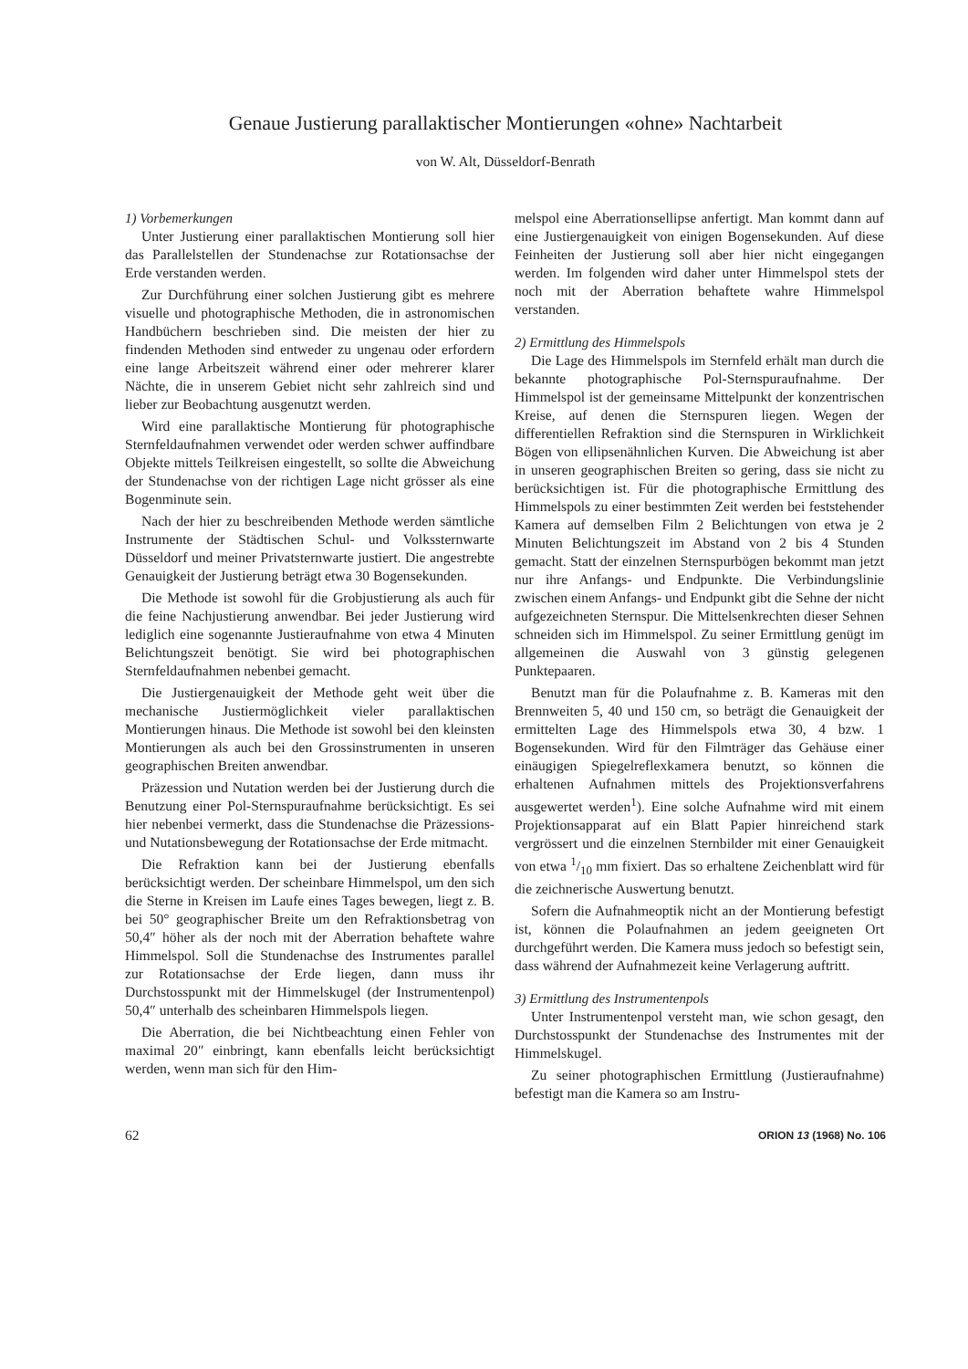Genaue Justierung parallaktischer Montierungen «ohne» Nachtarbeit
von W. Alt, Düsseldorf-Benrath
1) Vorbemerkungen
Unter Justierung einer parallaktischen Montierung soll hier das Parallelstellen der Stundenachse zur Rotationsachse der Erde verstanden werden.
Zur Durchführung einer solchen Justierung gibt es mehrere visuelle und photographische Methoden, die in astronomischen Handbüchern beschrieben sind. Die meisten der hier zu findenden Methoden sind entweder zu ungenau oder erfordern eine lange Arbeitszeit während einer oder mehrerer klarer Nächte, die in unserem Gebiet nicht sehr zahlreich sind und lieber zur Beobachtung ausgenutzt werden.
Wird eine parallaktische Montierung für photographische Sternfeldaufnahmen verwendet oder werden schwer auffindbare Objekte mittels Teilkreisen eingestellt, so sollte die Abweichung der Stundenachse von der richtigen Lage nicht grösser als eine Bogenminute sein.
Nach der hier zu beschreibenden Methode werden sämtliche Instrumente der Städtischen Schul- und Volkssternwarte Düsseldorf und meiner Privatsternwarte justiert. Die angestrebte Genauigkeit der Justierung beträgt etwa 30 Bogensekunden.
Die Methode ist sowohl für die Grobjustierung als auch für die feine Nachjustierung anwendbar. Bei jeder Justierung wird lediglich eine sogenannte Justieraufnahme von etwa 4 Minuten Belichtungszeit benötigt. Sie wird bei photographischen Sternfeldaufnahmen nebenbei gemacht.
Die Justiergenauigkeit der Methode geht weit über die mechanische Justiermöglichkeit vieler parallaktischen Montierungen hinaus. Die Methode ist sowohl bei den kleinsten Montierungen als auch bei den Grossinstrumenten in unseren geographischen Breiten anwendbar.
Präzession und Nutation werden bei der Justierung durch die Benutzung einer Pol-Sternspuraufnahme berücksichtigt. Es sei hier nebenbei vermerkt, dass die Stundenachse die Präzessions- und Nutationsbewegung der Rotationsachse der Erde mitmacht.
Die Refraktion kann bei der Justierung ebenfalls berücksichtigt werden. Der scheinbare Himmelspol, um den sich die Sterne in Kreisen im Laufe eines Tages bewegen, liegt z. B. bei 50° geographischer Breite um den Refraktionsbetrag von 50,4″ höher als der noch mit der Aberration behaftete wahre Himmelspol. Soll die Stundenachse des Instrumentes parallel zur Rotationsachse der Erde liegen, dann muss ihr Durchstosspunkt mit der Himmelskugel (der Instrumentenpol) 50,4″ unterhalb des scheinbaren Himmelspols liegen.
Die Aberration, die bei Nichtbeachtung einen Fehler von maximal 20″ einbringt, kann ebenfalls leicht berücksichtigt werden, wenn man sich für den Him-
melspol eine Aberrationsellipse anfertigt. Man kommt dann auf eine Justiergenauigkeit von einigen Bogensekunden. Auf diese Feinheiten der Justierung soll aber hier nicht eingegangen werden. Im folgenden wird daher unter Himmelspol stets der noch mit der Aberration behaftete wahre Himmelspol verstanden.
2) Ermittlung des Himmelspols
Die Lage des Himmelspols im Sternfeld erhält man durch die bekannte photographische Pol-Sternspuraufnahme. Der Himmelspol ist der gemeinsame Mittelpunkt der konzentrischen Kreise, auf denen die Sternspuren liegen. Wegen der differentiellen Refraktion sind die Sternspuren in Wirklichkeit Bögen von ellipsenähnlichen Kurven. Die Abweichung ist aber in unseren geographischen Breiten so gering, dass sie nicht zu berücksichtigen ist. Für die photographische Ermittlung des Himmelspols zu einer bestimmten Zeit werden bei feststehender Kamera auf demselben Film 2 Belichtungen von etwa je 2 Minuten Belichtungszeit im Abstand von 2 bis 4 Stunden gemacht. Statt der einzelnen Sternspurbögen bekommt man jetzt nur ihre Anfangs- und Endpunkte. Die Verbindungslinie zwischen einem Anfangs- und Endpunkt gibt die Sehne der nicht aufgezeichneten Sternspur. Die Mittelsenkrechten dieser Sehnen schneiden sich im Himmelspol. Zu seiner Ermittlung genügt im allgemeinen die Auswahl von 3 günstig gelegenen Punktepaaren.
Benutzt man für die Polaufnahme z. B. Kameras mit den Brennweiten 5, 40 und 150 cm, so beträgt die Genauigkeit der ermittelten Lage des Himmelspols etwa 30, 4 bzw. 1 Bogensekunden. Wird für den Filmträger das Gehäuse einer einäugigen Spiegelreflexkamera benutzt, so können die erhaltenen Aufnahmen mittels des Projektionsverfahrens ausgewertet werden<sup>1</sup>). Eine solche Aufnahme wird mit einem Projektionsapparat auf ein Blatt Papier hinreichend stark vergrössert und die einzelnen Sternbilder mit einer Genauigkeit von etwa 1/10 mm fixiert. Das so erhaltene Zeichenblatt wird für die zeichnerische Auswertung benutzt.
Sofern die Aufnahmeoptik nicht an der Montierung befestigt ist, können die Polaufnahmen an jedem geeigneten Ort durchgeführt werden. Die Kamera muss jedoch so befestigt sein, dass während der Aufnahmezeit keine Verlagerung auftritt.
3) Ermittlung des Instrumentenpols
Unter Instrumentenpol versteht man, wie schon gesagt, den Durchstosspunkt der Stundenachse des Instrumentes mit der Himmelskugel.
Zu seiner photographischen Ermittlung (Justieraufnahme) befestigt man die Kamera so am Instru-
62 ORION 13 (1968) No. 106